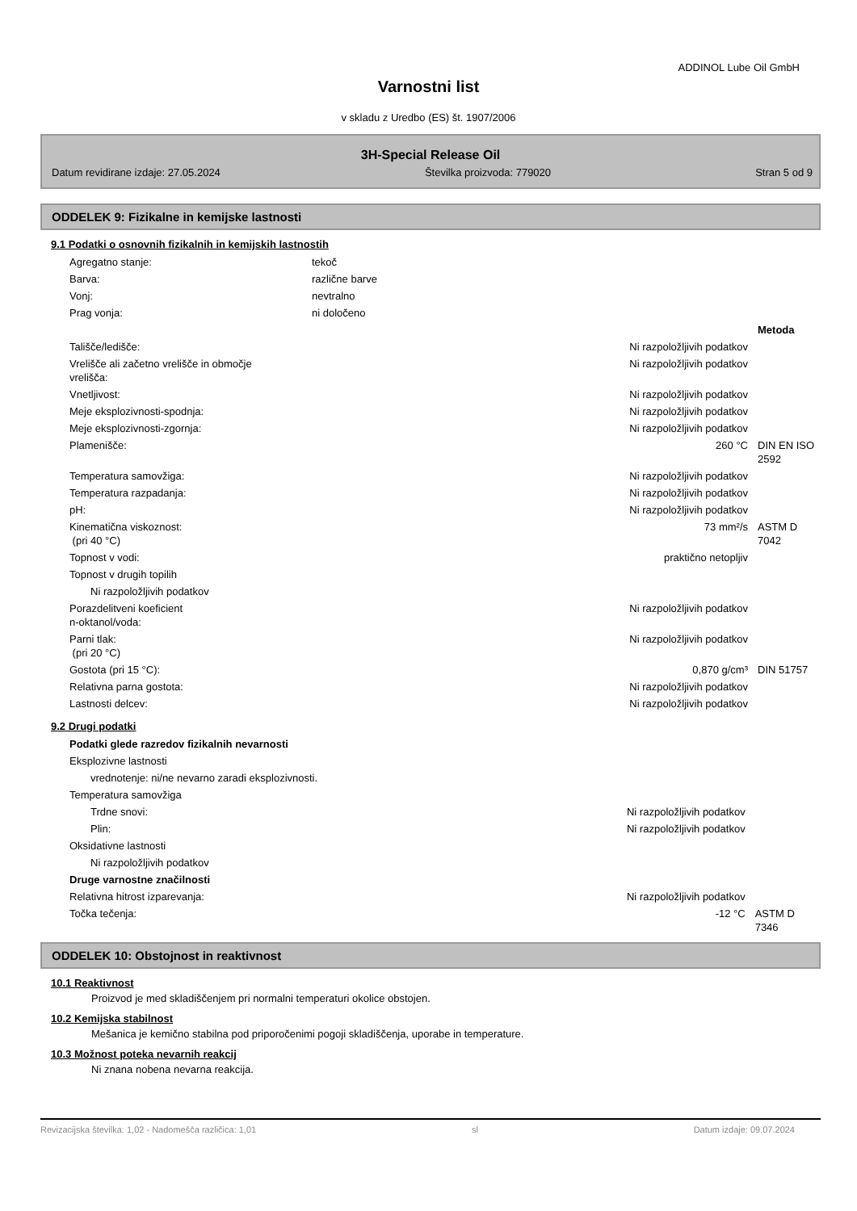ADDINOL Lube Oil GmbH
Varnostni list
v skladu z Uredbo (ES) št. 1907/2006
3H-Special Release Oil
Datum revidirane izdaje: 27.05.2024 Številka proizvoda: 779020 Stran 5 od 9
ODDELEK 9: Fizikalne in kemijske lastnosti
9.1 Podatki o osnovnih fizikalnih in kemijskih lastnostih
| Agregatno stanje: | tekoč | | |
| Barva: | različne barve | | |
| Vonj: | nevtralno | | |
| Prag vonja: | ni določeno | | |
| | | | Metoda |
| Tališče/ledišče: | | Ni razpoložljivih podatkov | |
| Vrelišče ali začetno vrelišče in območje vrelišča: | | Ni razpoložljivih podatkov | |
| Vnetljivost: | | Ni razpoložljivih podatkov | |
| Meje eksplozivnosti-spodnja: | | Ni razpoložljivih podatkov | |
| Meje eksplozivnosti-zgornja: | | Ni razpoložljivih podatkov | |
| Plamenišče: | | 260 °C | DIN EN ISO 2592 |
| Temperatura samovžiga: | | Ni razpoložljivih podatkov | |
| Temperatura razpadanja: | | Ni razpoložljivih podatkov | |
| pH: | | Ni razpoložljivih podatkov | |
| Kinematična viskoznost: (pri 40 °C) | | 73 mm²/s | ASTM D 7042 |
| Topnost v vodi: | | praktično netopljiv | |
| Topnost v drugih topilih | | | |
| Ni razpoložljivih podatkov | | | |
| Porazdelitveni koeficient n-oktanol/voda: | | Ni razpoložljivih podatkov | |
| Parni tlak: (pri 20 °C) | | Ni razpoložljivih podatkov | |
| Gostota (pri 15 °C): | | 0,870 g/cm³ | DIN 51757 |
| Relativna parna gostota: | | Ni razpoložljivih podatkov | |
| Lastnosti delcev: | | Ni razpoložljivih podatkov | |
9.2 Drugi podatki
| Podatki glede razredov fizikalnih nevarnosti | | |
| Eksplozivne lastnosti | | |
| vrednotenje: ni/ne nevarno zaradi eksplozivnosti. | | |
| Temperatura samovžiga | | |
| Trdne snovi: | Ni razpoložljivih podatkov | |
| Plin: | Ni razpoložljivih podatkov | |
| Oksidativne lastnosti | | |
| Ni razpoložljivih podatkov | | |
| Druge varnostne značilnosti | | |
| Relativna hitrost izparevanja: | Ni razpoložljivih podatkov | |
| Točka tečenja: | -12 °C | ASTM D 7346 |
ODDELEK 10: Obstojnost in reaktivnost
10.1 Reaktivnost
Proizvod je med skladiščenjem pri normalni temperaturi okolice obstojen.
10.2 Kemijska stabilnost
Mešanica je kemično stabilna pod priporočenimi pogoji skladiščenja, uporabe in temperature.
10.3 Možnost poteka nevarnih reakcij
Ni znana nobena nevarna reakcija.
Revizacijska številka: 1,02 - Nadomešča različica: 1,01 sl Datum izdaje: 09.07.2024